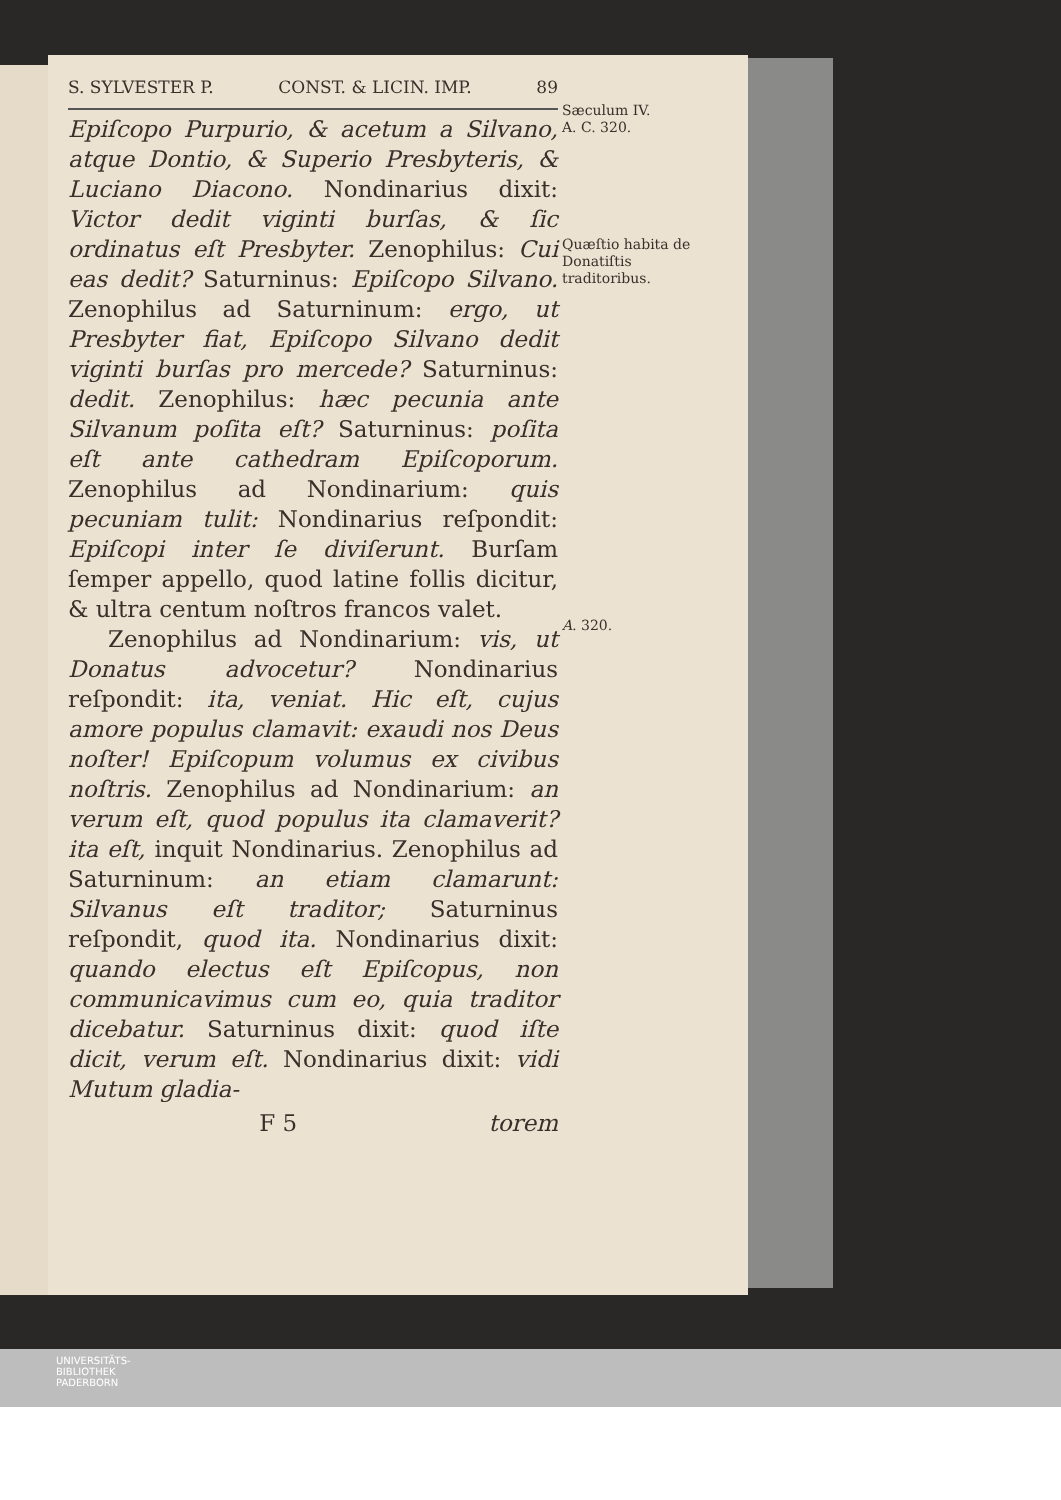S. SYLVESTER P. CONST. & LICIN. IMP. 89
Epiſcopo Purpurio, & acetum a Silvano, atque Dontio, & Superio Presbyteris, & Luciano Diacono. Nondinarius dixit: Victor dedit viginti burſas, & ſic ordinatus eſt Presbyter. Zenophilus: Cui eas dedit? Saturninus: Epiſcopo Silvano. Zenophilus ad Saturninum: ergo, ut Presbyter fiat, Epiſcopo Silvano dedit viginti burſas pro mercede? Saturninus: dedit. Zenophilus: hæc pecunia ante Silvanum poſita eſt? Saturninus: poſita eſt ante cathedram Epiſcoporum. Zenophilus ad Nondinarium: quis pecuniam tulit: Nondinarius reſpondit: Epiſcopi inter ſe diviſerunt. Burſam ſemper appello, quod latine follis dicitur, & ultra centum noſtros francos valet.
Zenophilus ad Nondinarium: vis, ut Donatus advocetur? Nondinarius reſpondit: ita, veniat. Hic eſt, cujus amore populus clamavit: exaudi nos Deus noſter! Epiſcopum volumus ex civibus noſtris. Zenophilus ad Nondinarium: an verum eſt, quod populus ita clamaverit? ita eſt, inquit Nondinarius. Zenophilus ad Saturninum: an etiam clamarunt: Silvanus eſt traditor; Saturninus reſpondit, quod ita. Nondinarius dixit: quando electus eſt Epiſcopus, non communicavimus cum eo, quia traditor dicebatur. Saturninus dixit: quod iſte dicit, verum eſt. Nondinarius dixit: vidi Mutum gladia-
F 5 torem
Sæculum IV.
A. C. 320.
Quæſtio habita de Donatiſtis traditoribus.
A. 320.
UNIVERSITÄTS-
BIBLIOTHEK
PADERBORN